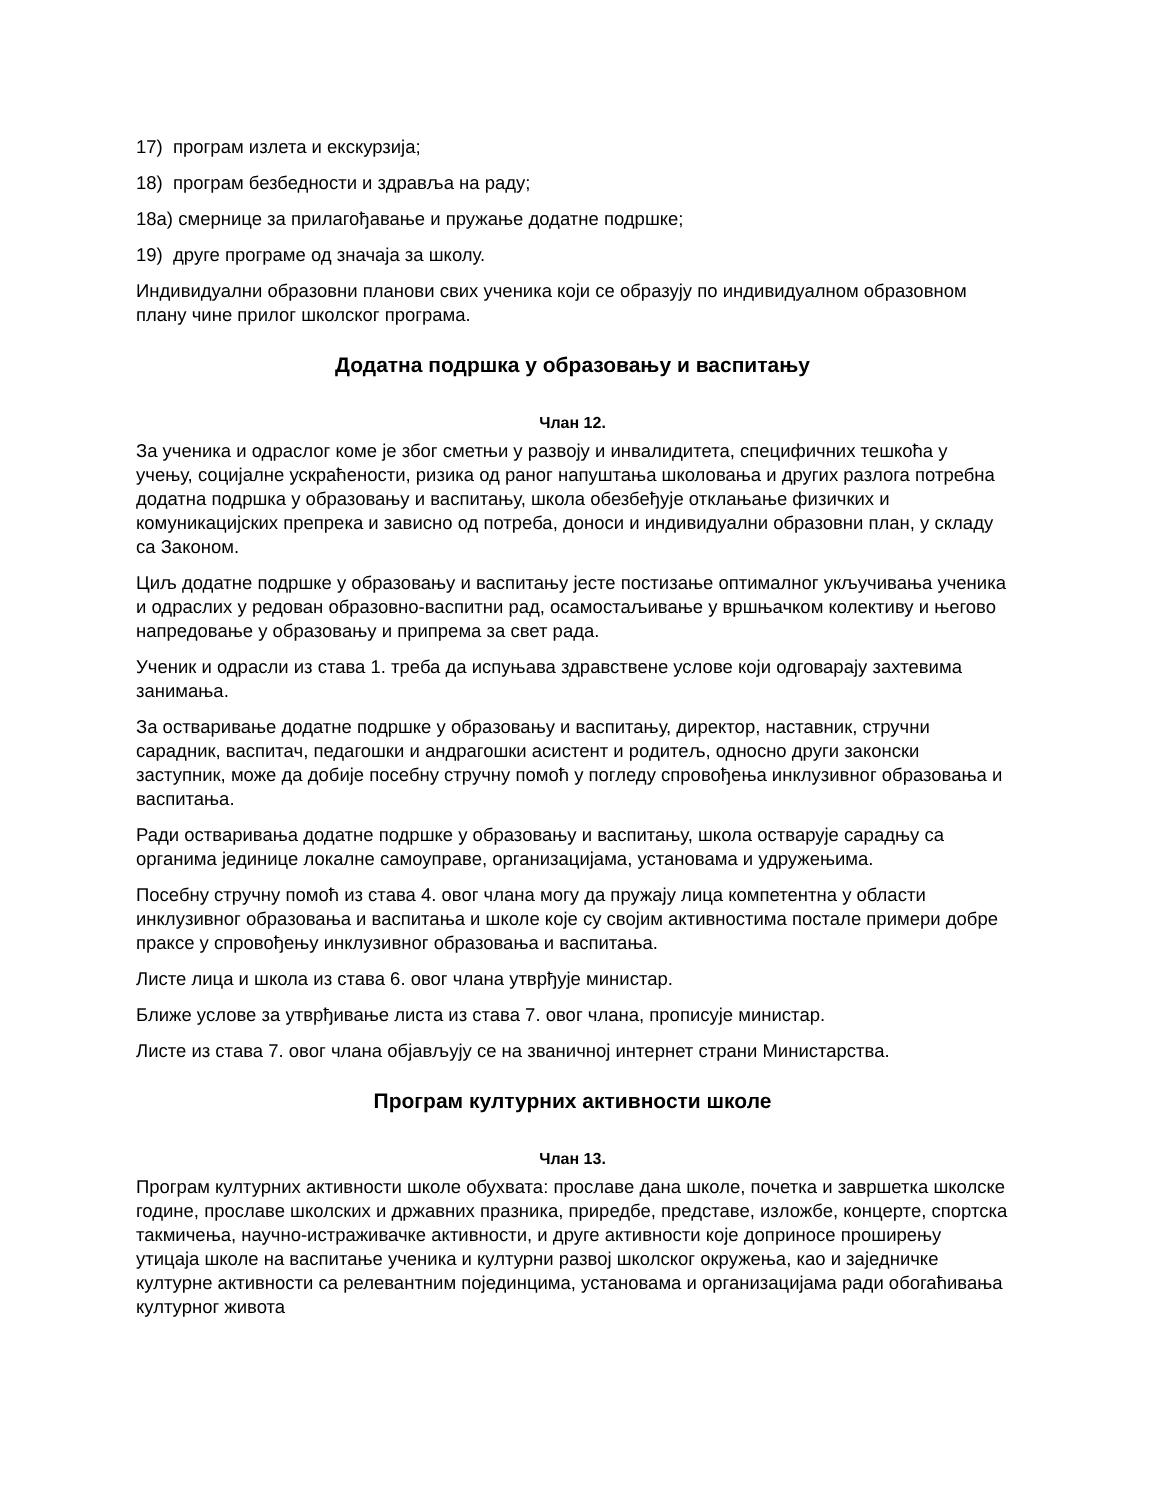17) програм излета и екскурзија;
18) програм безбедности и здравља на раду;
18а) смернице за прилагођавање и пружање додатне подршке;
19) друге програме од значаја за школу.
Индивидуални образовни планови свих ученика који се образују по индивидуалном образовном плану чине прилог школског програма.
Додатна подршка у образовању и васпитању
Члан 12.
За ученика и одраслог коме је због сметњи у развоју и инвалидитета, специфичних тешкоћа у учењу, социјалне ускраћености, ризика од раног напуштања школовања и других разлога потребна додатна подршка у образовању и васпитању, школа обезбеђује отклањање физичких и комуникацијских препрека и зависно од потреба, доноси и индивидуални образовни план, у складу са Законом.
Циљ додатне подршке у образовању и васпитању јесте постизање оптималног укључивања ученика и одраслих у редован образовно-васпитни рад, осамостаљивање у вршњачком колективу и његово напредовање у образовању и припрема за свет рада.
Ученик и одрасли из става 1. треба да испуњава здравствене услове који одговарају захтевима занимања.
За остваривање додатне подршке у образовању и васпитању, директор, наставник, стручни сарадник, васпитач, педагошки и андрагошки асистент и родитељ, односно други законски заступник, може да добије посебну стручну помоћ у погледу спровођења инклузивног образовања и васпитања.
Ради остваривања додатне подршке у образовању и васпитању, школа остварује сарадњу са органима јединице локалне самоуправе, организацијама, установама и удружењима.
Посебну стручну помоћ из става 4. овог члана могу да пружају лица компетентна у области инклузивног образовања и васпитања и школе које су својим активностима постале примери добре праксе у спровођењу инклузивног образовања и васпитања.
Листе лица и школа из става 6. овог члана утврђује министар.
Ближе услове за утврђивање листа из става 7. овог члана, прописује министар.
Листе из става 7. овог члана објављују се на званичној интернет страни Министарства.
Програм културних активности школе
Члан 13.
Програм културних активности школе обухвата: прославе дана школе, почетка и завршетка школске године, прославе школских и државних празника, приредбе, представе, изложбе, концерте, спортска такмичења, научно-истраживачке активности, и друге активности које доприносе проширењу утицаја школе на васпитање ученика и културни развој школског окружења, као и заједничке културне активности са релевантним појединцима, установама и организацијама ради обогаћивања културног живота